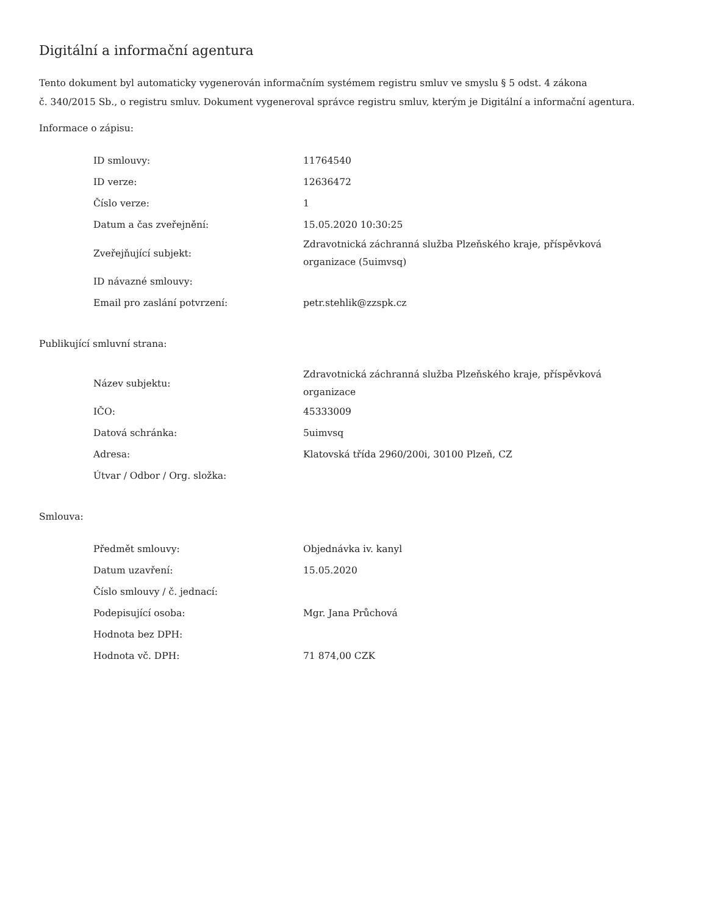Digitální a informační agentura
Tento dokument byl automaticky vygenerován informačním systémem registru smluv ve smyslu § 5 odst. 4 zákona
č. 340/2015 Sb., o registru smluv. Dokument vygeneroval správce registru smluv, kterým je Digitální a informační agentura.
Informace o zápisu:
| ID smlouvy: | 11764540 |
| ID verze: | 12636472 |
| Číslo verze: | 1 |
| Datum a čas zveřejnění: | 15.05.2020 10:30:25 |
| Zveřejňující subjekt: | Zdravotnická záchranná služba Plzeňského kraje, příspěvková organizace (5uimvsq) |
| ID návazné smlouvy: | |
| Email pro zaslání potvrzení: | petr.stehlik@zzspk.cz |
Publikující smluvní strana:
| Název subjektu: | Zdravotnická záchranná služba Plzeňského kraje, příspěvková organizace |
| IČO: | 45333009 |
| Datová schránka: | 5uimvsq |
| Adresa: | Klatovská třída 2960/200i, 30100 Plzeň, CZ |
| Útvar / Odbor / Org. složka: | |
Smlouva:
| Předmět smlouvy: | Objednávka iv. kanyl |
| Datum uzavření: | 15.05.2020 |
| Číslo smlouvy / č. jednací: | |
| Podepisující osoba: | Mgr. Jana Průchová |
| Hodnota bez DPH: | |
| Hodnota vč. DPH: | 71 874,00 CZK |